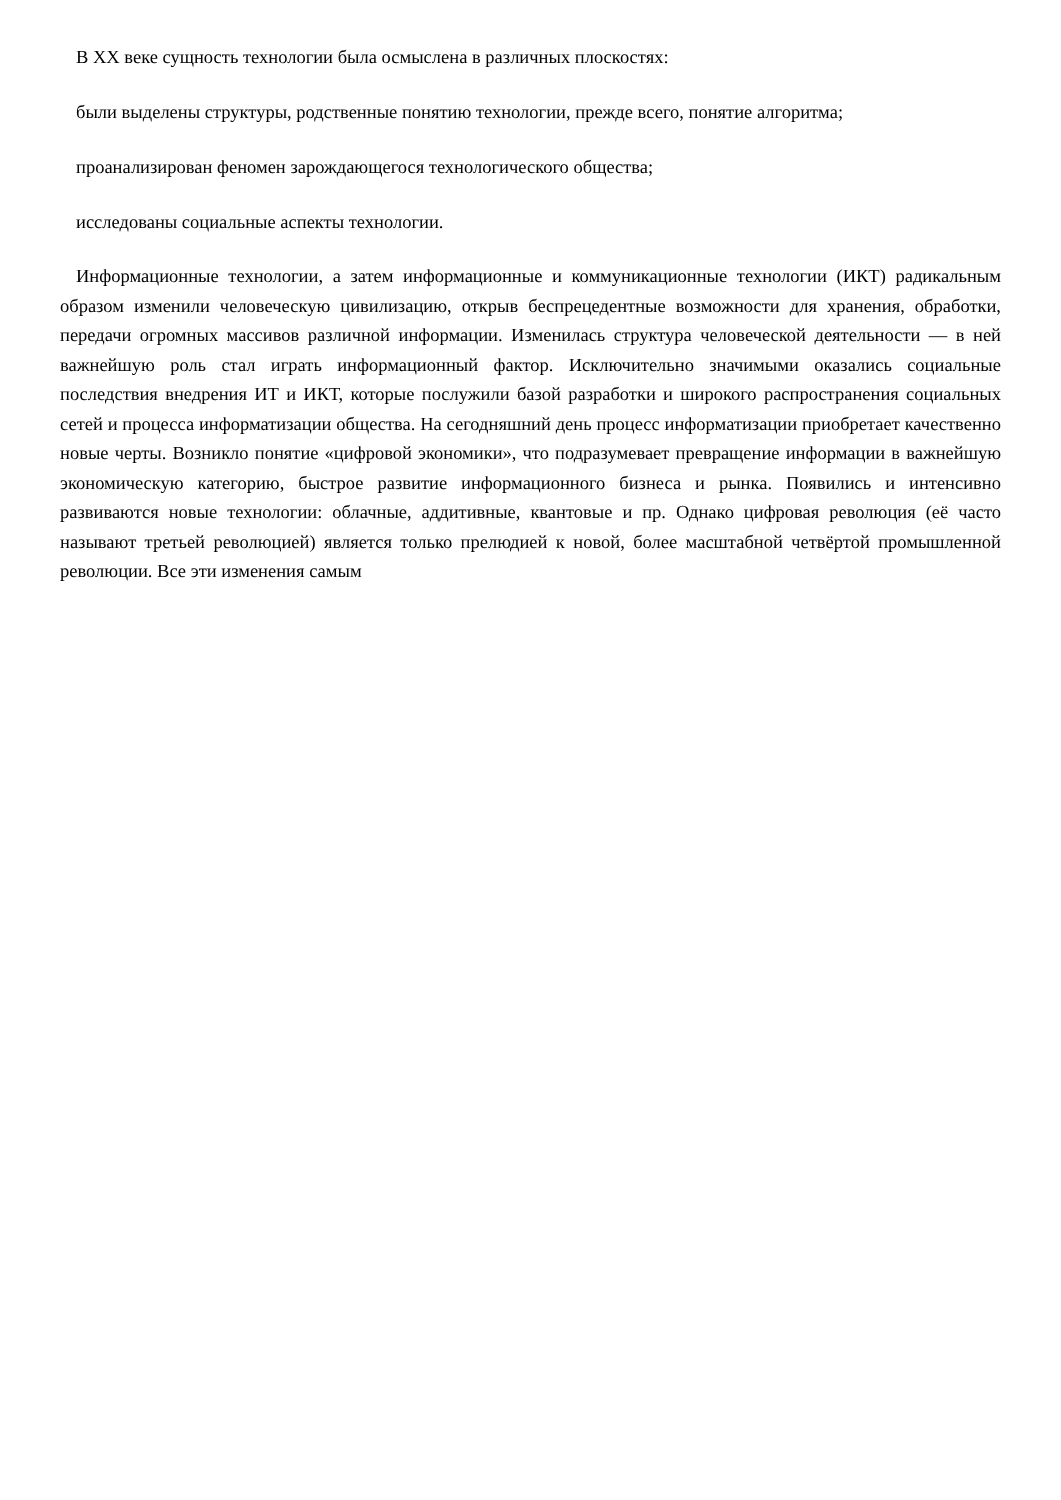В XX веке сущность технологии была осмыслена в различных плоскостях:
были выделены структуры, родственные понятию технологии, прежде всего, понятие алгоритма;
проанализирован феномен зарождающегося технологического общества;
исследованы социальные аспекты технологии.
Информационные технологии, а затем информационные и коммуникационные технологии (ИКТ) радикальным образом изменили человеческую цивилизацию, открыв беспрецедентные возможности для хранения, обработки, передачи огромных массивов различной информации. Изменилась структура человеческой деятельности — в ней важнейшую роль стал играть информационный фактор. Исключительно значимыми оказались социальные последствия внедрения ИТ и ИКТ, которые послужили базой разработки и широкого распространения социальных сетей и процесса информатизации общества. На сегодняшний день процесс информатизации приобретает качественно новые черты. Возникло понятие «цифровой экономики», что подразумевает превращение информации в важнейшую экономическую категорию, быстрое развитие информационного бизнеса и рынка. Появились и интенсивно развиваются новые технологии: облачные, аддитивные, квантовые и пр. Однако цифровая революция (её часто называют третьей революцией) является только прелюдией к новой, более масштабной четвёртой промышленной революции. Все эти изменения самым